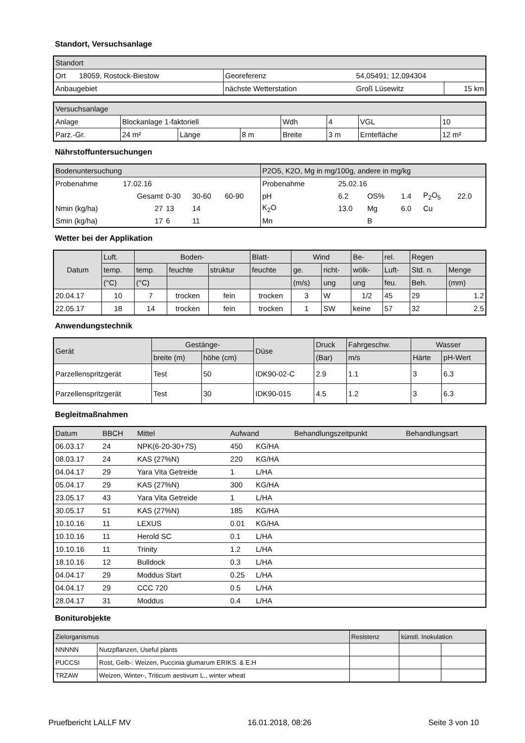Standort, Versuchsanlage
| Standort | | | | |
| --- | --- | --- | --- | --- |
| Ort | 18059, Rostock-Biestow | Georeferenz | 54,05491; 12,094304 | |
| Anbaugebiet | | nächste Wetterstation | Groß Lüsewitz | 15 km |
| Versuchsanlage | | | | | | | |
| --- | --- | --- | --- | --- | --- | --- | --- |
| Anlage | Blockanlage 1-faktoriell | | | Wdh | 4 | VGL | 10 |
| Parz.-Gr. | 24 m² | Länge | 8 m | Breite | 3 m | Erntefläche | 12 m² |
Nährstoffuntersuchungen
| Bodenuntersuchung | | | | | | P2O5, K2O, Mg in mg/100g, andere in mg/kg | | | | | |
| --- | --- | --- | --- | --- | --- | --- | --- | --- | --- | --- | --- |
| Probenahme | 17.02.16 | | | | | Probenahme | 25.02.16 | | | | |
| | Gesamt | 0-30 | 30-60 | 60-90 | | pH | 6.2 | OS% | 1.4 | P<sub>2</sub>O<sub>5</sub> | 22.0 |
| Nmin (kg/ha) | 27 | 13 | 14 | | | K<sub>2</sub>O | 13.0 | Mg | 6.0 | Cu | |
| Smin (kg/ha) | 17 | 6 | 11 | | | Mn | | B | | | |
Wetter bei der Applikation
| Datum | Luft. | Boden- | | | Blatt- | Wind | | Be- | rel. | Regen | |
| --- | --- | --- | --- | --- | --- | --- | --- | --- | --- | --- | --- |
| | temp. | temp. | feuchte | struktur | feuchte | ge. | richt- | wölk- | Luft- | Std. n. | Menge |
| | (°C) | (°C) | | | | (m/s) | ung | ung | feu. | Beh. | (mm) |
| 20.04.17 | 10 | 7 | trocken | fein | trocken | 3 | W | 1/2 | 45 | 29 | 1.2 |
| 22.05.17 | 18 | 14 | trocken | fein | trocken | 1 | SW | keine | 57 | 32 | 2.5 |
Anwendungstechnik
| Gerät | Gestänge- | | Düse | Druck | Fahrgeschw. | Wasser | |
| --- | --- | --- | --- | --- | --- | --- | --- |
| | breite (m) | höhe (cm) | | (Bar) | m/s | Härte | pH-Wert |
| Parzellenspritzgerät | Test | 50 | IDK90-02-C | 2.9 | 1.1 | 3 | 6.3 |
| Parzellenspritzgerät | Test | 30 | IDK90-015 | 4.5 | 1.2 | 3 | 6.3 |
Begleitmaßnahmen
| Datum | BBCH | Mittel | Aufwand | | Behandlungszeitpunkt | Behandlungsart |
| --- | --- | --- | --- | --- | --- | --- |
| 06.03.17 | 24 | NPK(6-20-30+7S) | 450 | KG/HA | | |
| 08.03.17 | 24 | KAS (27%N) | 220 | KG/HA | | |
| 04.04.17 | 29 | Yara Vita Getreide | 1 | L/HA | | |
| 05.04.17 | 29 | KAS (27%N) | 300 | KG/HA | | |
| 23.05.17 | 43 | Yara Vita Getreide | 1 | L/HA | | |
| 30.05.17 | 51 | KAS (27%N) | 185 | KG/HA | | |
| 10.10.16 | 11 | LEXUS | 0.01 | KG/HA | | |
| 10.10.16 | 11 | Herold SC | 0.1 | L/HA | | |
| 10.10.16 | 11 | Trinity | 1.2 | L/HA | | |
| 18.10.16 | 12 | Bulldock | 0.3 | L/HA | | |
| 04.04.17 | 29 | Moddus Start | 0.25 | L/HA | | |
| 04.04.17 | 29 | CCC 720 | 0.5 | L/HA | | |
| 28.04.17 | 31 | Moddus | 0.4 | L/HA | | |
Boniturobjekte
| Zielorganismus | | Resistenz | künstl. Inokulation | |
| --- | --- | --- | --- | --- |
| NNNNN | Nutzpflanzen, Useful plants | | | |
| PUCCSI | Rost, Gelb-: Weizen, Puccinia glumarum ERIKS. & E.H | | | |
| TRZAW | Weizen, Winter-, Triticum aestivum L., winter wheat | | | |
Pruefbericht LALLF MV 16.01.2018, 08:26 Seite 3 von 10